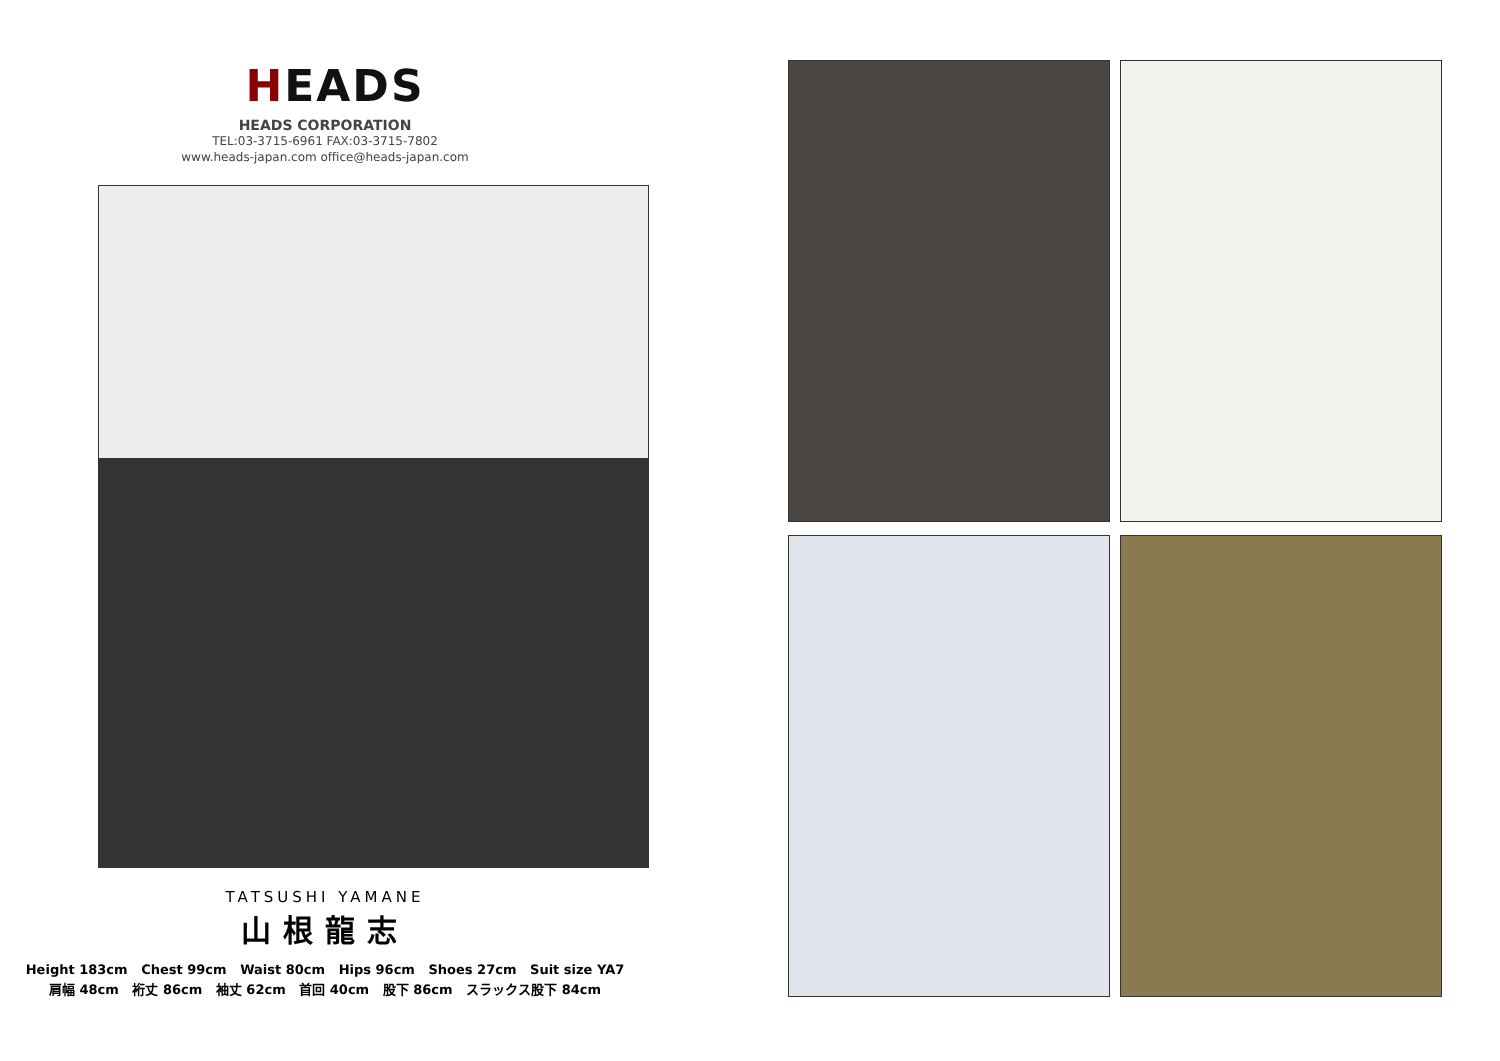HEADS
HEADS CORPORATION
TEL:03-3715-6961 FAX:03-3715-7802
www.heads-japan.com office@heads-japan.com
TATSUSHI YAMANE
山根龍志
Height 183cm Chest 99cm Waist 80cm Hips 96cm Shoes 27cm Suit size YA7
肩幅 48cm 裄丈 86cm 袖丈 62cm 首回 40cm 股下 86cm スラックス股下 84cm